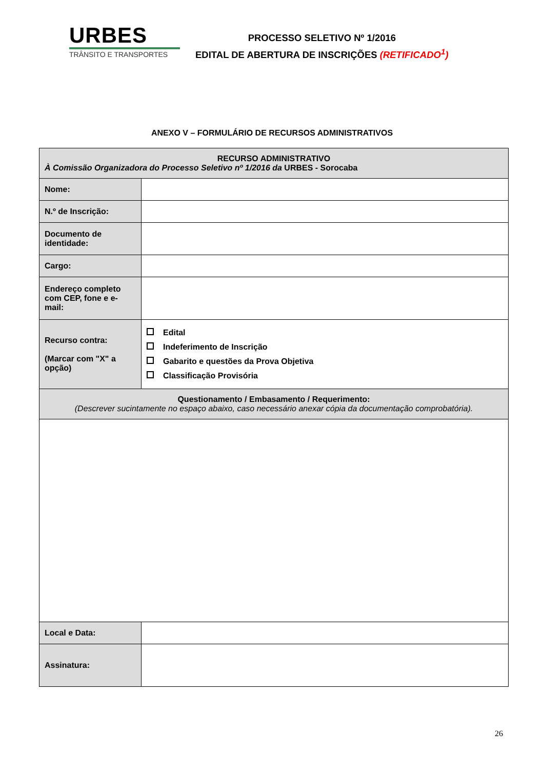URBES
TRÂNSITO E TRANSPORTES
PROCESSO SELETIVO Nº 1/2016
EDITAL DE ABERTURA DE INSCRIÇÕES (RETIFICADO<sup>1</sup>)
ANEXO V – FORMULÁRIO DE RECURSOS ADMINISTRATIVOS
| RECURSO ADMINISTRATIVO À Comissão Organizadora do Processo Seletivo nº 1/2016 da URBES - Sorocaba | |
| Nome: | |
| N.º de Inscrição: | |
| Documento de identidade: | |
| Cargo: | |
| Endereço completo com CEP, fone e e-mail: | |
| Recurso contra: (Marcar com "X" a opção) | Edital Indeferimento de Inscrição Gabarito e questões da Prova Objetiva Classificação Provisória |
| Questionamento / Embasamento / Requerimento: (Descrever sucintamente no espaço abaixo, caso necessário anexar cópia da documentação comprobatória). | |
| Local e Data: | |
| Assinatura: | |
26